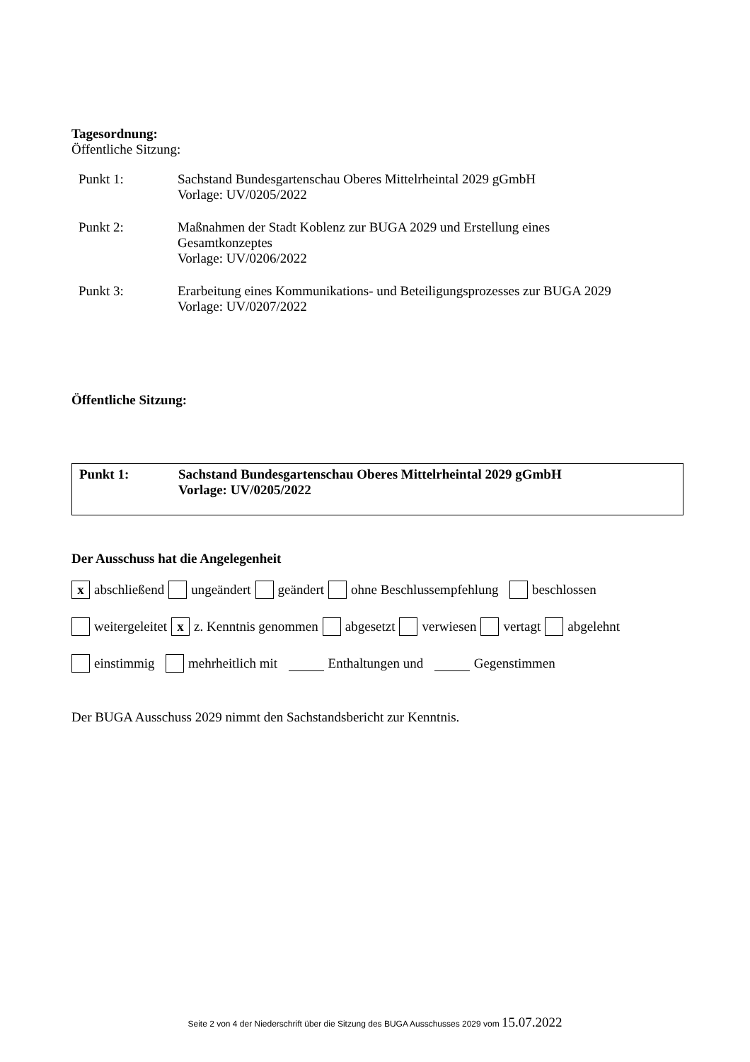Tagesordnung:
Öffentliche Sitzung:
Punkt 1: Sachstand Bundesgartenschau Oberes Mittelrheintal 2029 gGmbH
Vorlage: UV/0205/2022
Punkt 2: Maßnahmen der Stadt Koblenz zur BUGA 2029 und Erstellung eines
Gesamtkonzeptes
Vorlage: UV/0206/2022
Punkt 3: Erarbeitung eines Kommunikations- und Beteiligungsprozesses zur BUGA 2029
Vorlage: UV/0207/2022
Öffentliche Sitzung:
Punkt 1: Sachstand Bundesgartenschau Oberes Mittelrheintal 2029 gGmbH
Vorlage: UV/0205/2022
Der Ausschuss hat die Angelegenheit
x abschließend ungeändert geändert ohne Beschlussempfehlung beschlossen
weitergeleitet x z. Kenntnis genommen abgesetzt verwiesen vertagt abgelehnt
einstimmig mehrheitlich mit Enthaltungen und Gegenstimmen
Der BUGA Ausschuss 2029 nimmt den Sachstandsbericht zur Kenntnis.
Seite 2 von 4 der Niederschrift über die Sitzung des BUGA Ausschusses 2029 vom 15.07.2022